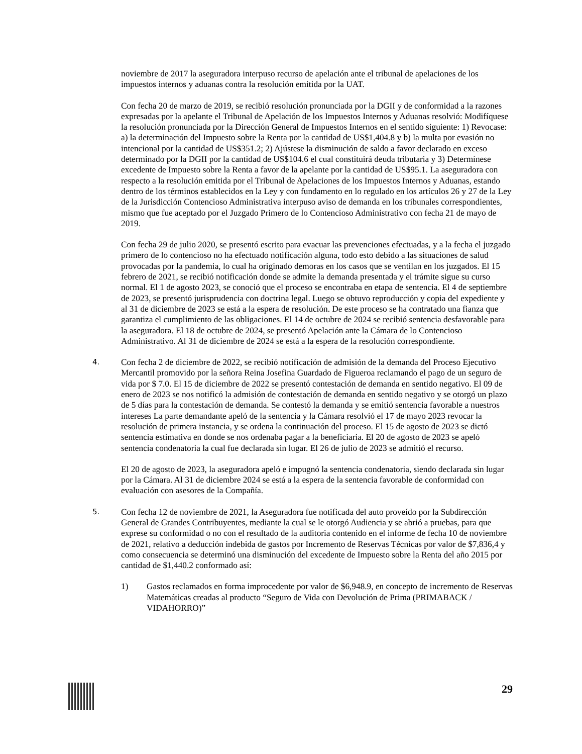noviembre de 2017 la aseguradora interpuso recurso de apelación ante el tribunal de apelaciones de los impuestos internos y aduanas contra la resolución emitida por la UAT.
Con fecha 20 de marzo de 2019, se recibió resolución pronunciada por la DGII y de conformidad a la razones expresadas por la apelante el Tribunal de Apelación de los Impuestos Internos y Aduanas resolvió: Modifíquese la resolución pronunciada por la Dirección General de Impuestos Internos en el sentido siguiente: 1) Revocase: a) la determinación del Impuesto sobre la Renta por la cantidad de US$1,404.8 y b) la multa por evasión no intencional por la cantidad de US$351.2; 2) Ajústese la disminución de saldo a favor declarado en exceso determinado por la DGII por la cantidad de US$104.6 el cual constituirá deuda tributaria y 3) Determínese excedente de Impuesto sobre la Renta a favor de la apelante por la cantidad de US$95.1. La aseguradora con respecto a la resolución emitida por el Tribunal de Apelaciones de los Impuestos Internos y Aduanas, estando dentro de los términos establecidos en la Ley y con fundamento en lo regulado en los artículos 26 y 27 de la Ley de la Jurisdicción Contencioso Administrativa interpuso aviso de demanda en los tribunales correspondientes, mismo que fue aceptado por el Juzgado Primero de lo Contencioso Administrativo con fecha 21 de mayo de 2019.
Con fecha 29 de julio 2020, se presentó escrito para evacuar las prevenciones efectuadas, y a la fecha el juzgado primero de lo contencioso no ha efectuado notificación alguna, todo esto debido a las situaciones de salud provocadas por la pandemia, lo cual ha originado demoras en los casos que se ventilan en los juzgados. El 15 febrero de 2021, se recibió notificación donde se admite la demanda presentada y el trámite sigue su curso normal. El 1 de agosto 2023, se conoció que el proceso se encontraba en etapa de sentencia. El 4 de septiembre de 2023, se presentó jurisprudencia con doctrina legal. Luego se obtuvo reproducción y copia del expediente y al 31 de diciembre de 2023 se está a la espera de resolución. De este proceso se ha contratado una fianza que garantiza el cumplimiento de las obligaciones. El 14 de octubre de 2024 se recibió sentencia desfavorable para la aseguradora. El 18 de octubre de 2024, se presentó Apelación ante la Cámara de lo Contencioso Administrativo. Al 31 de diciembre de 2024 se está a la espera de la resolución correspondiente.
4.
Con fecha 2 de diciembre de 2022, se recibió notificación de admisión de la demanda del Proceso Ejecutivo Mercantil promovido por la señora Reina Josefina Guardado de Figueroa reclamando el pago de un seguro de vida por $ 7.0. El 15 de diciembre de 2022 se presentó contestación de demanda en sentido negativo. El 09 de enero de 2023 se nos notificó la admisión de contestación de demanda en sentido negativo y se otorgó un plazo de 5 días para la contestación de demanda. Se contestó la demanda y se emitió sentencia favorable a nuestros intereses La parte demandante apeló de la sentencia y la Cámara resolvió el 17 de mayo 2023 revocar la resolución de primera instancia, y se ordena la continuación del proceso. El 15 de agosto de 2023 se dictó sentencia estimativa en donde se nos ordenaba pagar a la beneficiaria. El 20 de agosto de 2023 se apeló sentencia condenatoria la cual fue declarada sin lugar. El 26 de julio de 2023 se admitió el recurso.
El 20 de agosto de 2023, la aseguradora apeló e impugnó la sentencia condenatoria, siendo declarada sin lugar por la Cámara. Al 31 de diciembre 2024 se está a la espera de la sentencia favorable de conformidad con evaluación con asesores de la Compañía.
5.
Con fecha 12 de noviembre de 2021, la Aseguradora fue notificada del auto proveído por la Subdirección General de Grandes Contribuyentes, mediante la cual se le otorgó Audiencia y se abrió a pruebas, para que exprese su conformidad o no con el resultado de la auditoria contenido en el informe de fecha 10 de noviembre de 2021, relativo a deducción indebida de gastos por Incremento de Reservas Técnicas por valor de $7,836,4 y como consecuencia se determinó una disminución del excedente de Impuesto sobre la Renta del año 2015 por cantidad de $1,440.2 conformado así:
1) Gastos reclamados en forma improcedente por valor de $6,948.9, en concepto de incremento de Reservas Matemáticas creadas al producto “Seguro de Vida con Devolución de Prima (PRIMABACK / VIDAHORRO)”
29